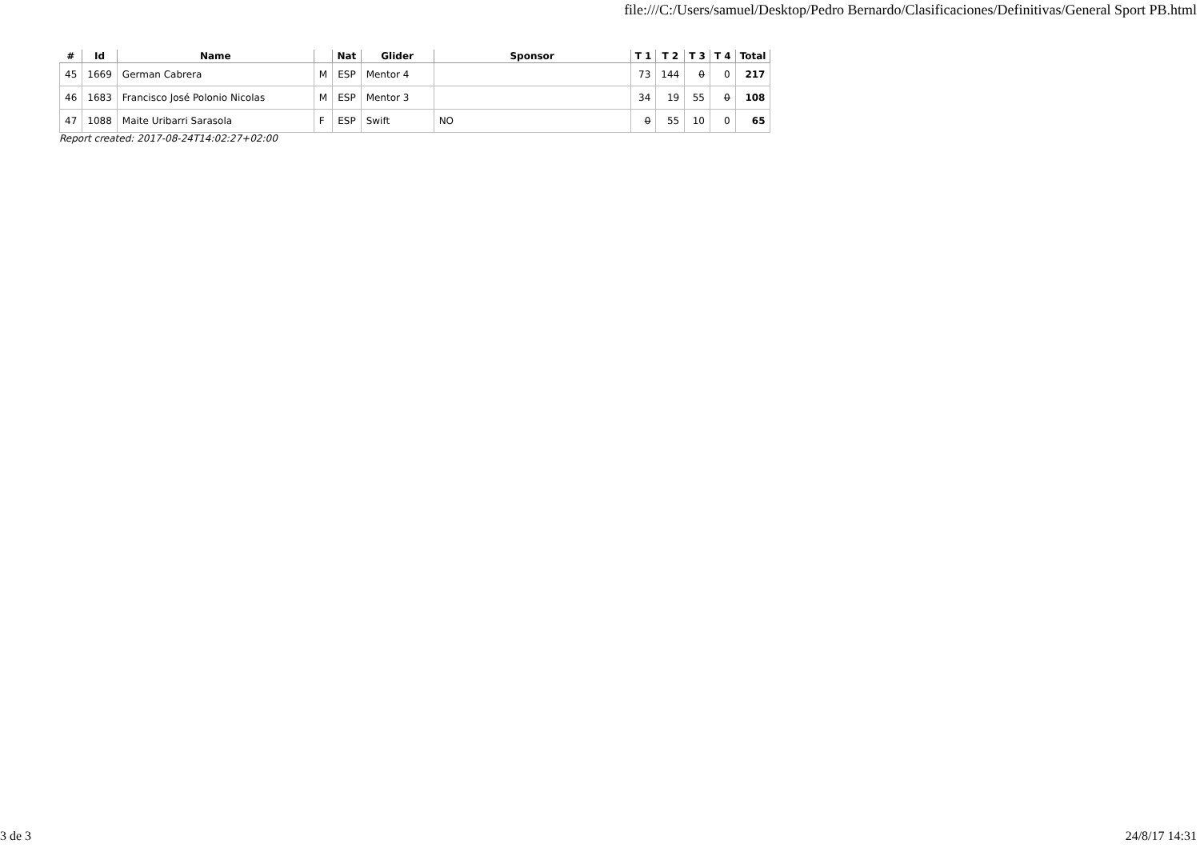file:///C:/Users/samuel/Desktop/Pedro Bernardo/Clasificaciones/Definitivas/General Sport PB.html
| # | Id | Name | | Nat | Glider | Sponsor | T 1 | T 2 | T 3 | T 4 | Total |
| --- | --- | --- | --- | --- | --- | --- | --- | --- | --- | --- | --- |
| 45 | 1669 | German Cabrera | M | ESP | Mentor 4 | | 73 | 144 | 0 | 0 | 217 |
| 46 | 1683 | Francisco José Polonio Nicolas | M | ESP | Mentor 3 | | 34 | 19 | 55 | 0 | 108 |
| 47 | 1088 | Maite Uribarri Sarasola | F | ESP | Swift | NO | 0 | 55 | 10 | 0 | 65 |
Report created: 2017-08-24T14:02:27+02:00
3 de 3 24/8/17 14:31